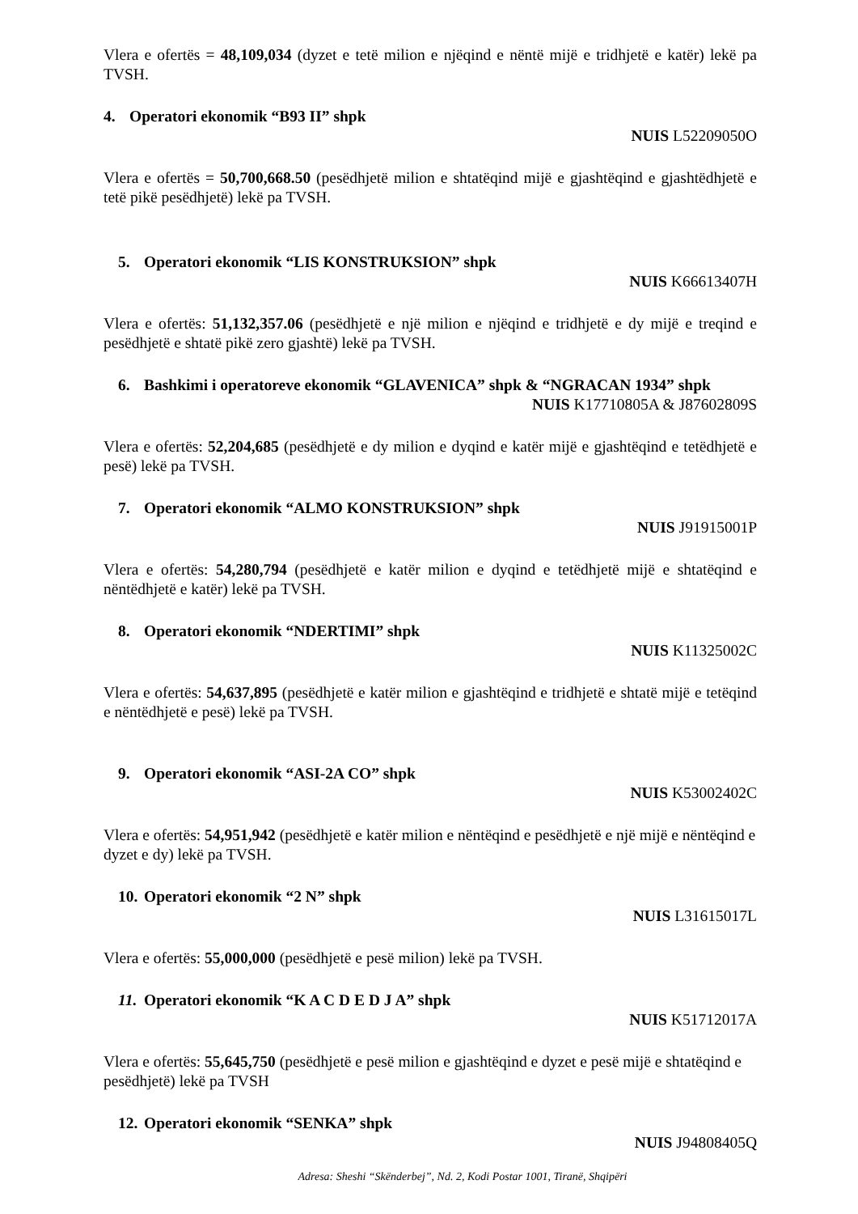Vlera e ofertës = 48,109,034 (dyzet e tetë milion e njëqind e nëntë mijë e tridhjetë e katër) lekë pa TVSH.
4. Operatori ekonomik “B93 II” shpk
NUIS L52209050O
Vlera e ofertës = 50,700,668.50 (pesëdhjetë milion e shtatëqind mijë e gjashtëqind e gjashtëdhjetë e tetë pikë pesëdhjetë) lekë pa TVSH.
5. Operatori ekonomik “LIS KONSTRUKSION” shpk
NUIS K66613407H
Vlera e ofertës: 51,132,357.06 (pesëdhjetë e një milion e njëqind e tridhjetë e dy mijë e treqind e pesëdhjetë e shtatë pikë zero gjashtë) lekë pa TVSH.
6. Bashkimi i operatoreve ekonomik “GLAVENICA” shpk & “NGRACAN 1934” shpk
NUIS K17710805A & J87602809S
Vlera e ofertës: 52,204,685 (pesëdhjetë e dy milion e dyqind e katër mijë e gjashtëqind e tetëdhjetë e pesë) lekë pa TVSH.
7. Operatori ekonomik “ALMO KONSTRUKSION” shpk
NUIS J91915001P
Vlera e ofertës: 54,280,794 (pesëdhjetë e katër milion e dyqind e tetëdhjetë mijë e shtatëqind e nëntëdhjetë e katër) lekë pa TVSH.
8. Operatori ekonomik “NDERTIMI” shpk
NUIS K11325002C
Vlera e ofertës: 54,637,895 (pesëdhjetë e katër milion e gjashtëqind e tridhjetë e shtatë mijë e tetëqind e nëntëdhjetë e pesë) lekë pa TVSH.
9. Operatori ekonomik “ASI-2A CO” shpk
NUIS K53002402C
Vlera e ofertës: 54,951,942 (pesëdhjetë e katër milion e nëntëqind e pesëdhjetë e një mijë e nëntëqind e dyzet e dy) lekë pa TVSH.
10. Operatori ekonomik “2 N” shpk
NUIS L31615017L
Vlera e ofertës: 55,000,000 (pesëdhjetë e pesë milion) lekë pa TVSH.
11. Operatori ekonomik “K A C D E D J A” shpk
NUIS K51712017A
Vlera e ofertës: 55,645,750 (pesëdhjetë e pesë milion e gjashtëqind e dyzet e pesë mijë e shtatëqind e pesëdhjetë) lekë pa TVSH
12. Operatori ekonomik “SENKA” shpk
NUIS J94808405Q
Adresa: Sheshi “Skënderbej”, Nd. 2, Kodi Postar 1001, Tiranë, Shqipëri